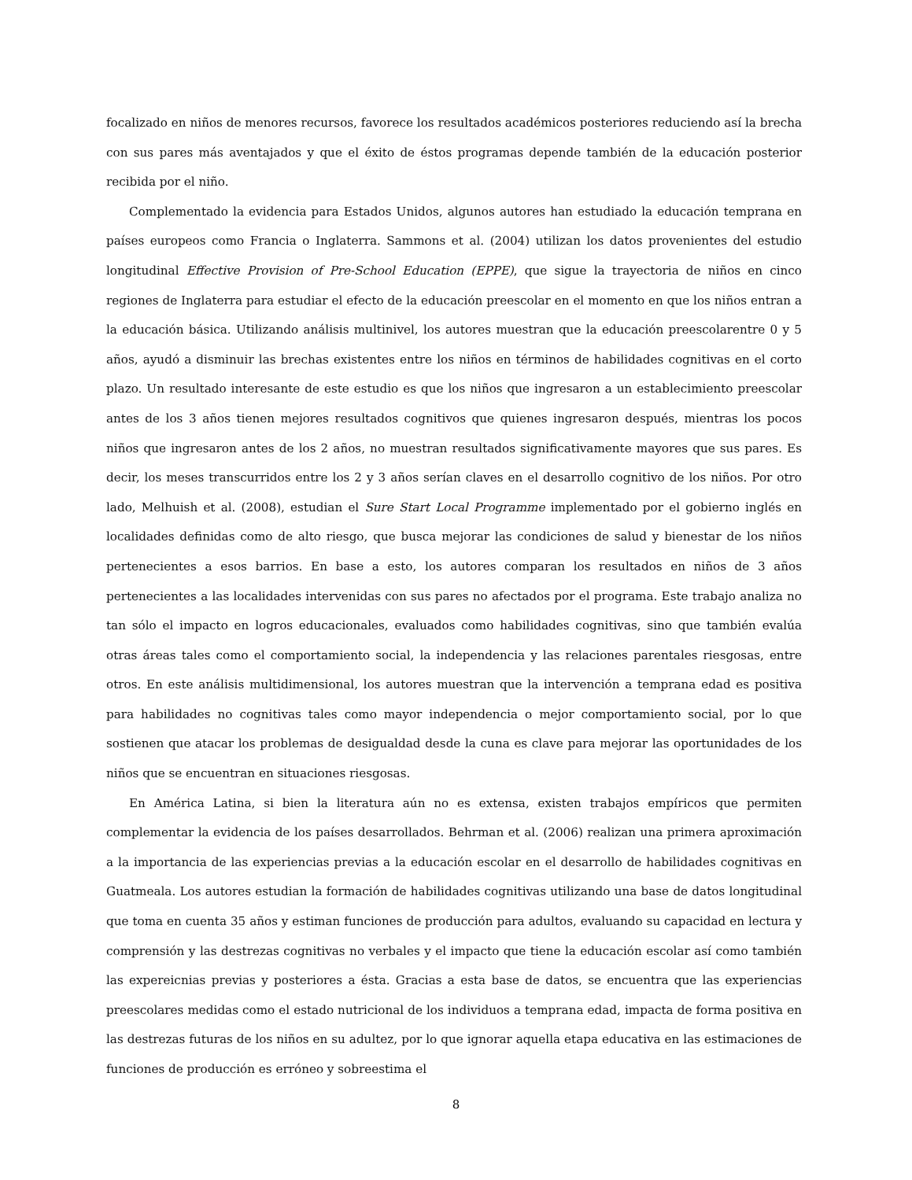focalizado en niños de menores recursos, favorece los resultados académicos posteriores reduciendo así la brecha con sus pares más aventajados y que el éxito de éstos programas depende también de la educación posterior recibida por el niño.
Complementado la evidencia para Estados Unidos, algunos autores han estudiado la educación temprana en países europeos como Francia o Inglaterra. Sammons et al. (2004) utilizan los datos provenientes del estudio longitudinal Effective Provision of Pre-School Education (EPPE), que sigue la trayectoria de niños en cinco regiones de Inglaterra para estudiar el efecto de la educación preescolar en el momento en que los niños entran a la educación básica. Utilizando análisis multinivel, los autores muestran que la educación preescolarentre 0 y 5 años, ayudó a disminuir las brechas existentes entre los niños en términos de habilidades cognitivas en el corto plazo. Un resultado interesante de este estudio es que los niños que ingresaron a un establecimiento preescolar antes de los 3 años tienen mejores resultados cognitivos que quienes ingresaron después, mientras los pocos niños que ingresaron antes de los 2 años, no muestran resultados significativamente mayores que sus pares. Es decir, los meses transcurridos entre los 2 y 3 años serían claves en el desarrollo cognitivo de los niños. Por otro lado, Melhuish et al. (2008), estudian el Sure Start Local Programme implementado por el gobierno inglés en localidades definidas como de alto riesgo, que busca mejorar las condiciones de salud y bienestar de los niños pertenecientes a esos barrios. En base a esto, los autores comparan los resultados en niños de 3 años pertenecientes a las localidades intervenidas con sus pares no afectados por el programa. Este trabajo analiza no tan sólo el impacto en logros educacionales, evaluados como habilidades cognitivas, sino que también evalúa otras áreas tales como el comportamiento social, la independencia y las relaciones parentales riesgosas, entre otros. En este análisis multidimensional, los autores muestran que la intervención a temprana edad es positiva para habilidades no cognitivas tales como mayor independencia o mejor comportamiento social, por lo que sostienen que atacar los problemas de desigualdad desde la cuna es clave para mejorar las oportunidades de los niños que se encuentran en situaciones riesgosas.
En América Latina, si bien la literatura aún no es extensa, existen trabajos empíricos que permiten complementar la evidencia de los países desarrollados. Behrman et al. (2006) realizan una primera aproximación a la importancia de las experiencias previas a la educación escolar en el desarrollo de habilidades cognitivas en Guatmeala. Los autores estudian la formación de habilidades cognitivas utilizando una base de datos longitudinal que toma en cuenta 35 años y estiman funciones de producción para adultos, evaluando su capacidad en lectura y comprensión y las destrezas cognitivas no verbales y el impacto que tiene la educación escolar así como también las expereicnias previas y posteriores a ésta. Gracias a esta base de datos, se encuentra que las experiencias preescolares medidas como el estado nutricional de los individuos a temprana edad, impacta de forma positiva en las destrezas futuras de los niños en su adultez, por lo que ignorar aquella etapa educativa en las estimaciones de funciones de producción es erróneo y sobreestima el
8